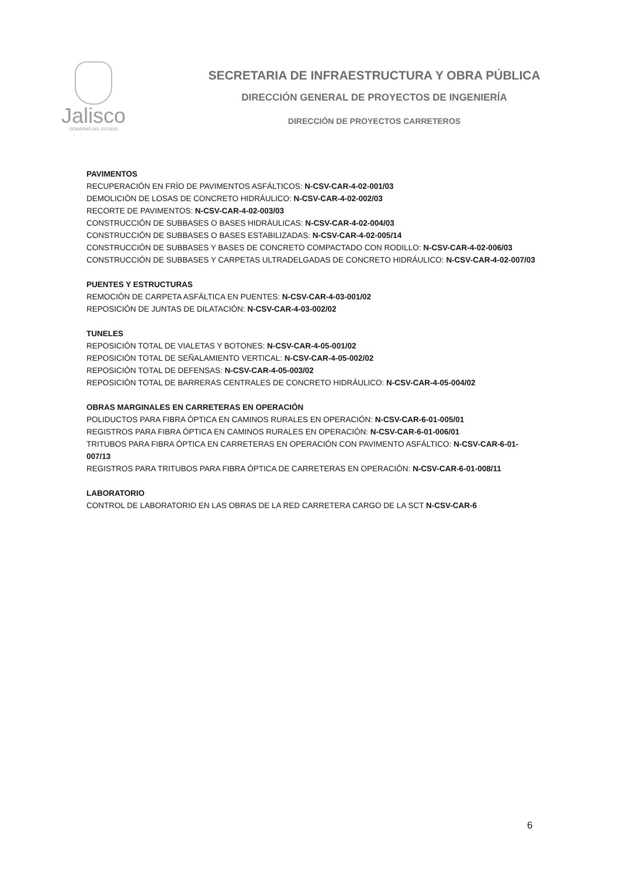Jalisco
GOBIERNO DEL ESTADO
SECRETARIA DE INFRAESTRUCTURA Y OBRA PÚBLICA
DIRECCIÓN GENERAL DE PROYECTOS DE INGENIERÍA
DIRECCIÓN DE PROYECTOS CARRETEROS
PAVIMENTOS
RECUPERACIÓN EN FRÍO DE PAVIMENTOS ASFÁLTICOS: N-CSV-CAR-4-02-001/03
DEMOLICIÓN DE LOSAS DE CONCRETO HIDRÁULICO: N-CSV-CAR-4-02-002/03
RECORTE DE PAVIMENTOS: N-CSV-CAR-4-02-003/03
CONSTRUCCIÓN DE SUBBASES O BASES HIDRÁULICAS: N-CSV-CAR-4-02-004/03
CONSTRUCCIÓN DE SUBBASES O BASES ESTABILIZADAS: N-CSV-CAR-4-02-005/14
CONSTRUCCIÓN DE SUBBASES Y BASES DE CONCRETO COMPACTADO CON RODILLO: N-CSV-CAR-4-02-006/03
CONSTRUCCIÓN DE SUBBASES Y CARPETAS ULTRADELGADAS DE CONCRETO HIDRÁULICO: N-CSV-CAR-4-02-007/03
PUENTES Y ESTRUCTURAS
REMOCIÓN DE CARPETA ASFÁLTICA EN PUENTES: N-CSV-CAR-4-03-001/02
REPOSICIÓN DE JUNTAS DE DILATACIÓN: N-CSV-CAR-4-03-002/02
TUNELES
REPOSICIÓN TOTAL DE VIALETAS Y BOTONES: N-CSV-CAR-4-05-001/02
REPOSICIÓN TOTAL DE SEÑALAMIENTO VERTICAL: N-CSV-CAR-4-05-002/02
REPOSICIÓN TOTAL DE DEFENSAS: N-CSV-CAR-4-05-003/02
REPOSICIÓN TOTAL DE BARRERAS CENTRALES DE CONCRETO HIDRÁULICO: N-CSV-CAR-4-05-004/02
OBRAS MARGINALES EN CARRETERAS EN OPERACIÓN
POLIDUCTOS PARA FIBRA ÓPTICA EN CAMINOS RURALES EN OPERACIÓN: N-CSV-CAR-6-01-005/01
REGISTROS PARA FIBRA ÓPTICA EN CAMINOS RURALES EN OPERACIÓN: N-CSV-CAR-6-01-006/01
TRITUBOS PARA FIBRA ÓPTICA EN CARRETERAS EN OPERACIÓN CON PAVIMENTO ASFÁLTICO: N-CSV-CAR-6-01-007/13
REGISTROS PARA TRITUBOS PARA FIBRA ÓPTICA DE CARRETERAS EN OPERACIÓN: N-CSV-CAR-6-01-008/11
LABORATORIO
CONTROL DE LABORATORIO EN LAS OBRAS DE LA RED CARRETERA CARGO DE LA SCT N-CSV-CAR-6
6